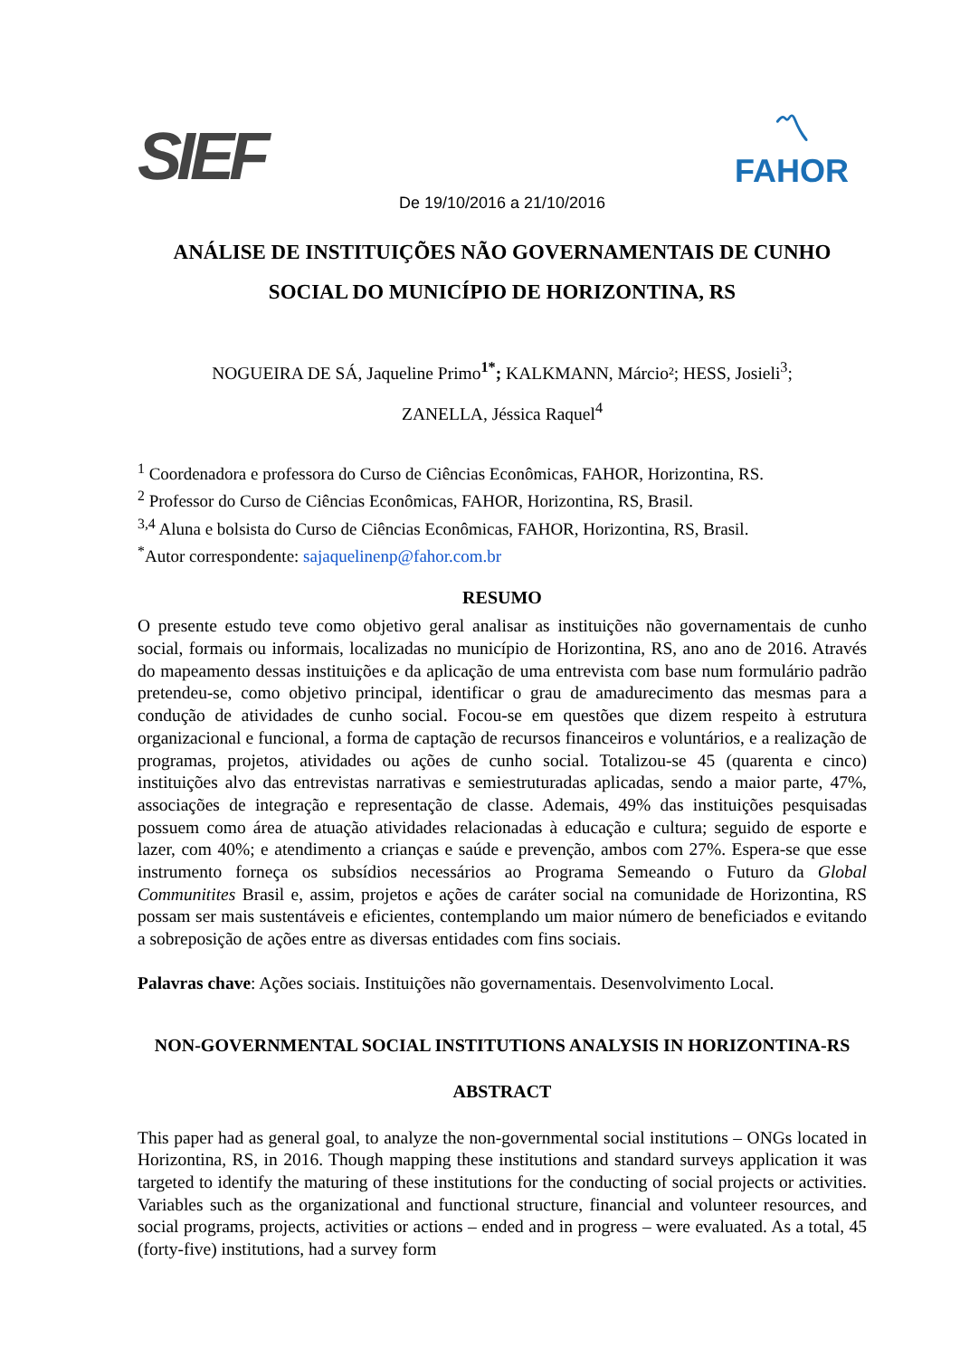SIEF
〽
FAHOR
De 19/10/2016 a 21/10/2016
ANÁLISE DE INSTITUIÇÕES NÃO GOVERNAMENTAIS DE CUNHO SOCIAL DO MUNICÍPIO DE HORIZONTINA, RS
NOGUEIRA DE SÁ, Jaqueline Primo<sup>1*</sup>; KALKMANN, Márcio²; HESS, Josieli<sup>3</sup>;
ZANELLA, Jéssica Raquel<sup>4</sup>
<sup>1</sup> Coordenadora e professora do Curso de Ciências Econômicas, FAHOR, Horizontina, RS.
<sup>2</sup> Professor do Curso de Ciências Econômicas, FAHOR, Horizontina, RS, Brasil.
<sup>3,4</sup> Aluna e bolsista do Curso de Ciências Econômicas, FAHOR, Horizontina, RS, Brasil.
<sup>*</sup> Autor correspondente: sajaquelinenp@fahor.com.br
RESUMO
O presente estudo teve como objetivo geral analisar as instituições não governamentais de cunho social, formais ou informais, localizadas no município de Horizontina, RS, ano ano de 2016. Através do mapeamento dessas instituições e da aplicação de uma entrevista com base num formulário padrão pretendeu-se, como objetivo principal, identificar o grau de amadurecimento das mesmas para a condução de atividades de cunho social. Focou-se em questões que dizem respeito à estrutura organizacional e funcional, a forma de captação de recursos financeiros e voluntários, e a realização de programas, projetos, atividades ou ações de cunho social. Totalizou-se 45 (quarenta e cinco) instituições alvo das entrevistas narrativas e semiestruturadas aplicadas, sendo a maior parte, 47%, associações de integração e representação de classe. Ademais, 49% das instituições pesquisadas possuem como área de atuação atividades relacionadas à educação e cultura; seguido de esporte e lazer, com 40%; e atendimento a crianças e saúde e prevenção, ambos com 27%. Espera-se que esse instrumento forneça os subsídios necessários ao Programa Semeando o Futuro da Global Communitites Brasil e, assim, projetos e ações de caráter social na comunidade de Horizontina, RS possam ser mais sustentáveis e eficientes, contemplando um maior número de beneficiados e evitando a sobreposição de ações entre as diversas entidades com fins sociais.
Palavras chave: Ações sociais. Instituições não governamentais. Desenvolvimento Local.
NON-GOVERNMENTAL SOCIAL INSTITUTIONS ANALYSIS IN HORIZONTINA-RS
ABSTRACT
This paper had as general goal, to analyze the non-governmental social institutions – ONGs located in Horizontina, RS, in 2016. Though mapping these institutions and standard surveys application it was targeted to identify the maturing of these institutions for the conducting of social projects or activities. Variables such as the organizational and functional structure, financial and volunteer resources, and social programs, projects, activities or actions – ended and in progress – were evaluated. As a total, 45 (forty-five) institutions, had a survey form